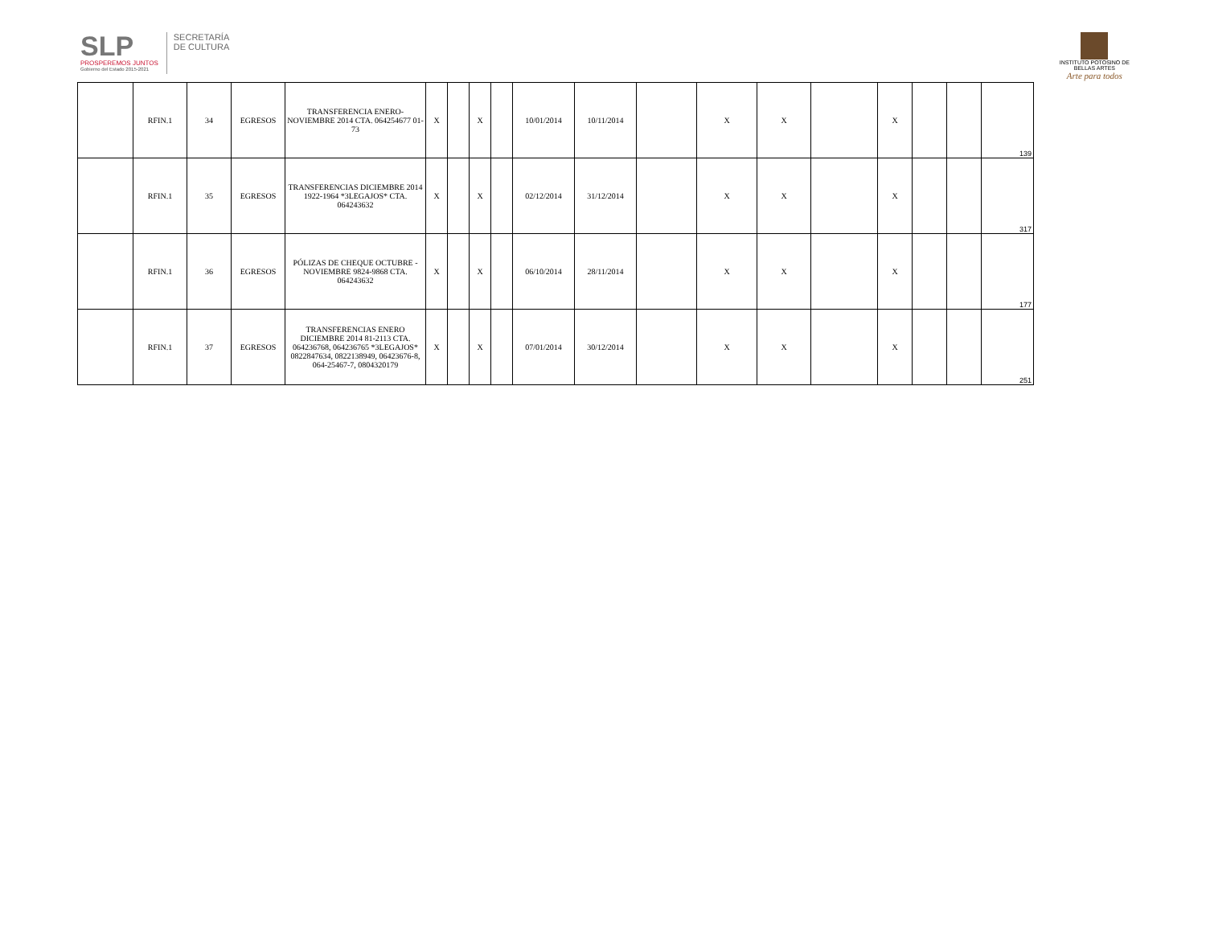SLP
PROSPEREMOS JUNTOS
Gobierno del Estado 2015-2021
SECRETARÍA
DE CULTURA
INSTITUTO POTOSINO DE
BELLAS ARTES
Arte para todos
| | RFIN.1 | 34 | EGRESOS | TRANSFERENCIA ENERO-NOVIEMBRE 2014 CTA. 064254677 01-73 | X | | X | | 10/01/2014 | 10/11/2014 | | X | X | | X | | | 139 |
| | RFIN.1 | 35 | EGRESOS | TRANSFERENCIAS DICIEMBRE 2014 1922-1964 *3LEGAJOS* CTA. 064243632 | X | | X | | 02/12/2014 | 31/12/2014 | | X | X | | X | | | 317 |
| | RFIN.1 | 36 | EGRESOS | PÓLIZAS DE CHEQUE OCTUBRE - NOVIEMBRE 9824-9868 CTA. 064243632 | X | | X | | 06/10/2014 | 28/11/2014 | | X | X | | X | | | 177 |
| | RFIN.1 | 37 | EGRESOS | TRANSFERENCIAS ENERO DICIEMBRE 2014 81-2113 CTA. 064236768, 064236765 *3LEGAJOS* 0822847634, 0822138949, 06423676-8, 064-25467-7, 0804320179 | X | | X | | 07/01/2014 | 30/12/2014 | | X | X | | X | | | 251 |